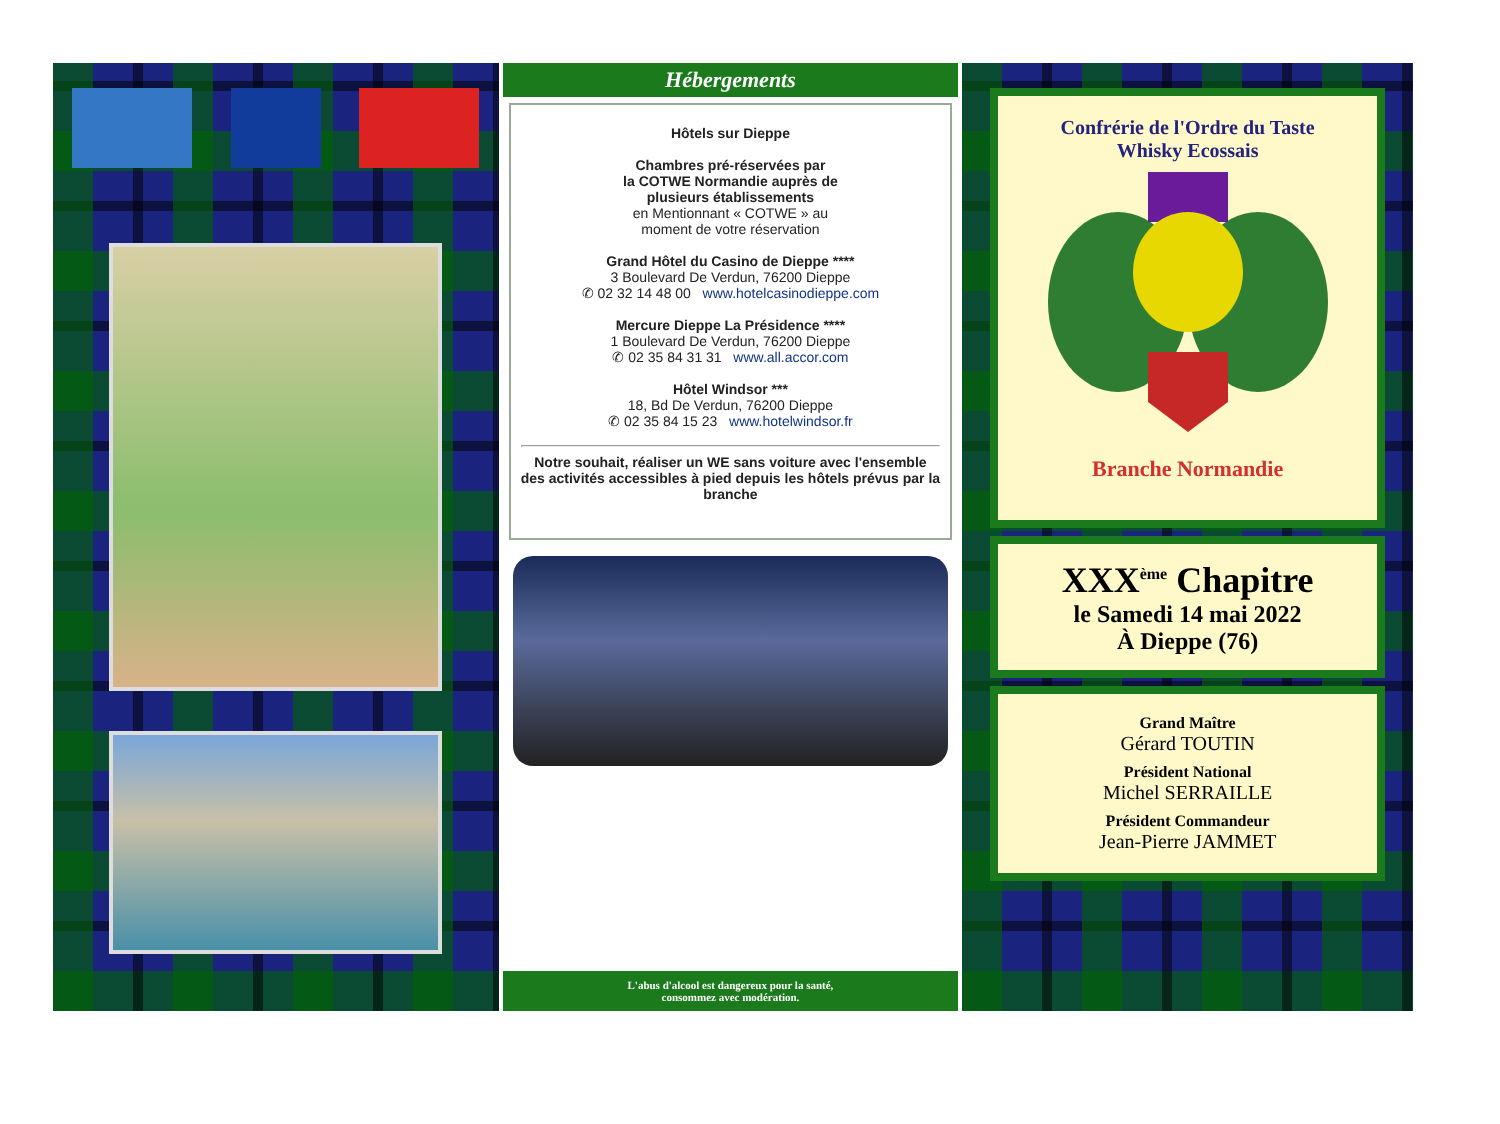Hébergements
Hôtels sur Dieppe
Chambres pré-réservées par
la COTWE Normandie auprès de
plusieurs établissements
en Mentionnant « COTWE » au
moment de votre réservation
Grand Hôtel du Casino de Dieppe ****
3 Boulevard De Verdun, 76200 Dieppe
✆ 02 32 14 48 00 www.hotelcasinodieppe.com
Mercure Dieppe La Présidence ****
1 Boulevard De Verdun, 76200 Dieppe
✆ 02 35 84 31 31 www.all.accor.com
Hôtel Windsor ***
18, Bd De Verdun, 76200 Dieppe
✆ 02 35 84 15 23 www.hotelwindsor.fr
Notre souhait, réaliser un WE sans voiture avec l'ensemble des activités accessibles à pied depuis les hôtels prévus par la branche
L'abus d'alcool est dangereux pour la santé,
consommez avec modération.
Confrérie de l'Ordre du Taste
Whisky Ecossais
Branche Normandie
XXX<sup>ème</sup> Chapitre
le Samedi 14 mai 2022
À Dieppe (76)
Grand Maître
Gérard TOUTIN
Président National
Michel SERRAILLE
Président Commandeur
Jean-Pierre JAMMET